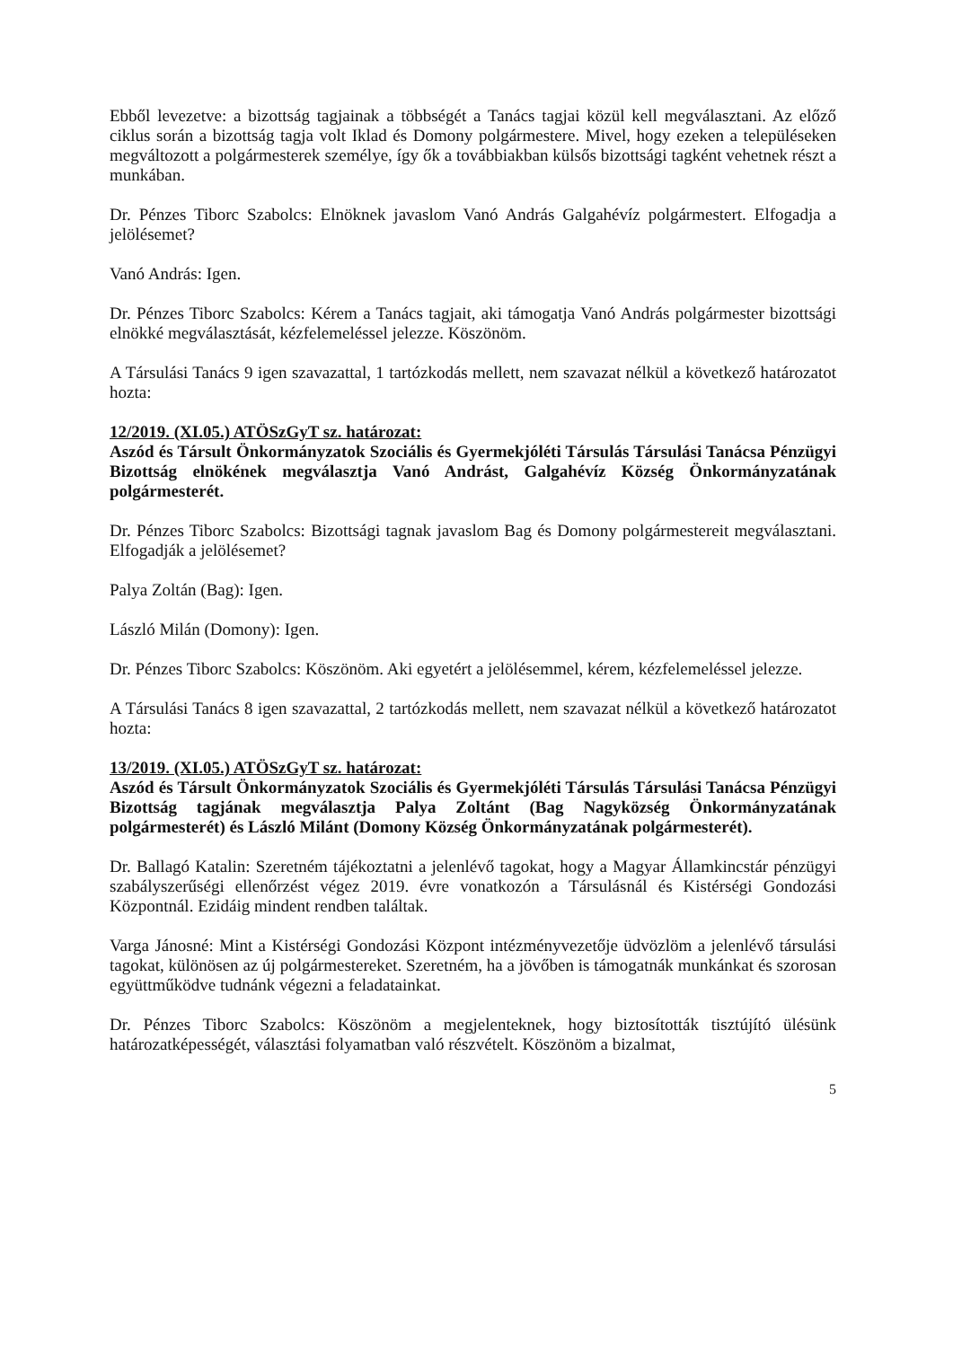Ebből levezetve: a bizottság tagjainak a többségét a Tanács tagjai közül kell megválasztani. Az előző ciklus során a bizottság tagja volt Iklad és Domony polgármestere. Mivel, hogy ezeken a településeken megváltozott a polgármesterek személye, így ők a továbbiakban külsős bizottsági tagként vehetnek részt a munkában.
Dr. Pénzes Tiborc Szabolcs: Elnöknek javaslom Vanó András Galgahévíz polgármestert. Elfogadja a jelölésemet?
Vanó András: Igen.
Dr. Pénzes Tiborc Szabolcs: Kérem a Tanács tagjait, aki támogatja Vanó András polgármester bizottsági elnökké megválasztását, kézfelemeléssel jelezze. Köszönöm.
A Társulási Tanács 9 igen szavazattal, 1 tartózkodás mellett, nem szavazat nélkül a következő határozatot hozta:
12/2019. (XI.05.) ATÖSzGyT sz. határozat:
Aszód és Társult Önkormányzatok Szociális és Gyermekjóléti Társulás Társulási Tanácsa Pénzügyi Bizottság elnökének megválasztja Vanó Andrást, Galgahévíz Község Önkormányzatának polgármesterét.
Dr. Pénzes Tiborc Szabolcs: Bizottsági tagnak javaslom Bag és Domony polgármestereit megválasztani. Elfogadják a jelölésemet?
Palya Zoltán (Bag): Igen.
László Milán (Domony): Igen.
Dr. Pénzes Tiborc Szabolcs: Köszönöm. Aki egyetért a jelölésemmel, kérem, kézfelemeléssel jelezze.
A Társulási Tanács 8 igen szavazattal, 2 tartózkodás mellett, nem szavazat nélkül a következő határozatot hozta:
13/2019. (XI.05.) ATÖSzGyT sz. határozat:
Aszód és Társult Önkormányzatok Szociális és Gyermekjóléti Társulás Társulási Tanácsa Pénzügyi Bizottság tagjának megválasztja Palya Zoltánt (Bag Nagyközség Önkormányzatának polgármesterét) és László Milánt (Domony Község Önkormányzatának polgármesterét).
Dr. Ballagó Katalin: Szeretném tájékoztatni a jelenlévő tagokat, hogy a Magyar Államkincstár pénzügyi szabályszerűségi ellenőrzést végez 2019. évre vonatkozón a Társulásnál és Kistérségi Gondozási Központnál. Ezidáig mindent rendben találtak.
Varga Jánosné: Mint a Kistérségi Gondozási Központ intézményvezetője üdvözlöm a jelenlévő társulási tagokat, különösen az új polgármestereket. Szeretném, ha a jövőben is támogatnák munkánkat és szorosan együttműködve tudnánk végezni a feladatainkat.
Dr. Pénzes Tiborc Szabolcs: Köszönöm a megjelenteknek, hogy biztosították tisztújító ülésünk határozatképességét, választási folyamatban való részvételt. Köszönöm a bizalmat,
5